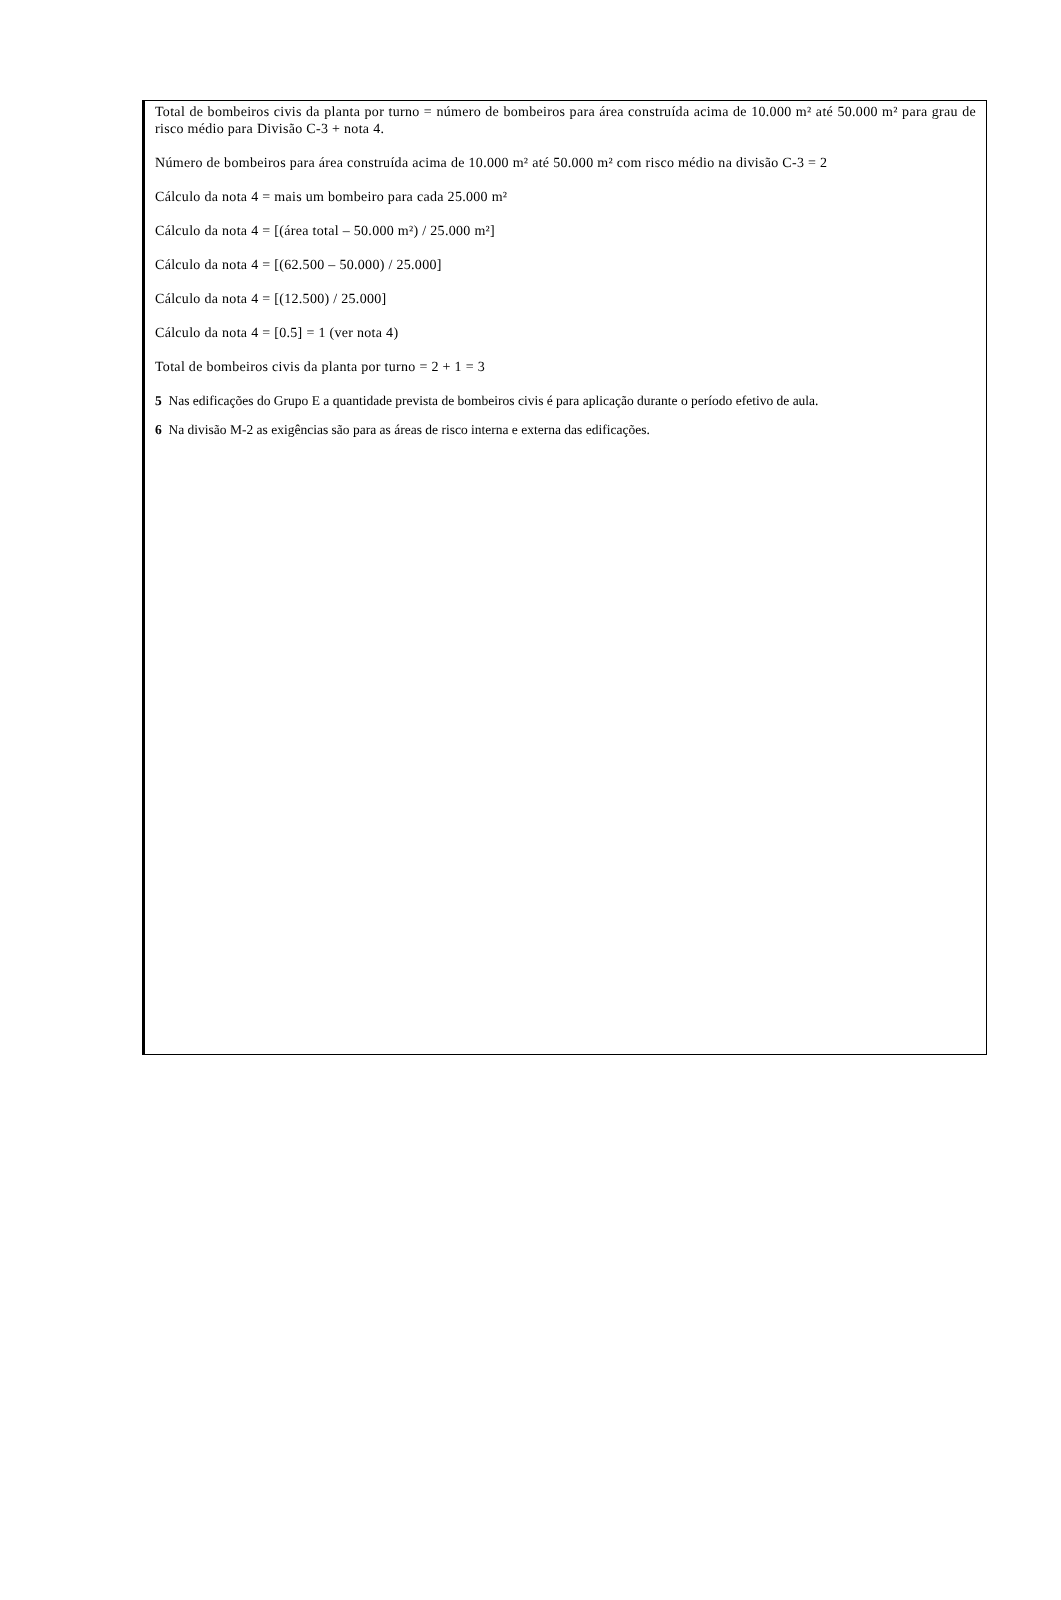Total de bombeiros civis da planta por turno = número de bombeiros para área construída acima de 10.000 m² até 50.000 m² para grau de risco médio para Divisão C-3 + nota 4.
Número de bombeiros para área construída acima de 10.000 m² até 50.000 m² com risco médio na divisão C-3 = 2
Cálculo da nota 4 = mais um bombeiro para cada 25.000 m²
Cálculo da nota 4 = [(área total – 50.000 m²) / 25.000 m²]
Cálculo da nota 4 = [(62.500 – 50.000) / 25.000]
Cálculo da nota 4 = [(12.500) / 25.000]
Cálculo da nota 4 = [0.5] = 1 (ver nota 4)
Total de bombeiros civis da planta por turno = 2 + 1 = 3
5 Nas edificações do Grupo E a quantidade prevista de bombeiros civis é para aplicação durante o período efetivo de aula.
6 Na divisão M-2 as exigências são para as áreas de risco interna e externa das edificações.